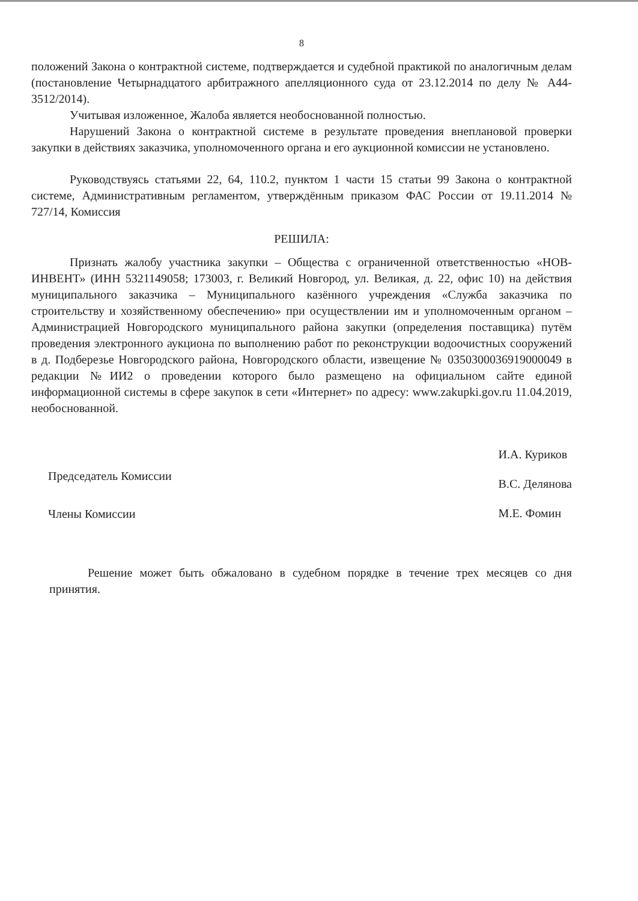8
положений Закона о контрактной системе, подтверждается и судебной практикой по аналогичным делам (постановление Четырнадцатого арбитражного апелляционного суда от 23.12.2014 по делу № А44-3512/2014).
Учитывая изложенное, Жалоба является необоснованной полностью.
Нарушений Закона о контрактной системе в результате проведения внеплановой проверки закупки в действиях заказчика, уполномоченного органа и его аукционной комиссии не установлено.
Руководствуясь статьями 22, 64, 110.2, пунктом 1 части 15 статьи 99 Закона о контрактной системе, Административным регламентом, утверждённым приказом ФАС России от 19.11.2014 № 727/14, Комиссия
РЕШИЛА:
Признать жалобу участника закупки – Общества с ограниченной ответственностью «НОВ-ИНВЕНТ» (ИНН 5321149058; 173003, г. Великий Новгород, ул. Великая, д. 22, офис 10) на действия муниципального заказчика – Муниципального казённого учреждения «Служба заказчика по строительству и хозяйственному обеспечению» при осуществлении им и уполномоченным органом – Администрацией Новгородского муниципального района закупки (определения поставщика) путём проведения электронного аукциона по выполнению работ по реконструкции водоочистных сооружений в д. Подберезье Новгородского района, Новгородского области, извещение № 0350300036919000049 в редакции №ИИ2 о проведении которого было размещено на официальном сайте единой информационной системы в сфере закупок в сети «Интернет» по адресу: www.zakupki.gov.ru 11.04.2019, необоснованной.
Председатель Комиссии
Члены Комиссии
И.А. Куриков
В.С. Делянова
М.Е. Фомин
Решение может быть обжаловано в судебном порядке в течение трех месяцев со дня принятия.